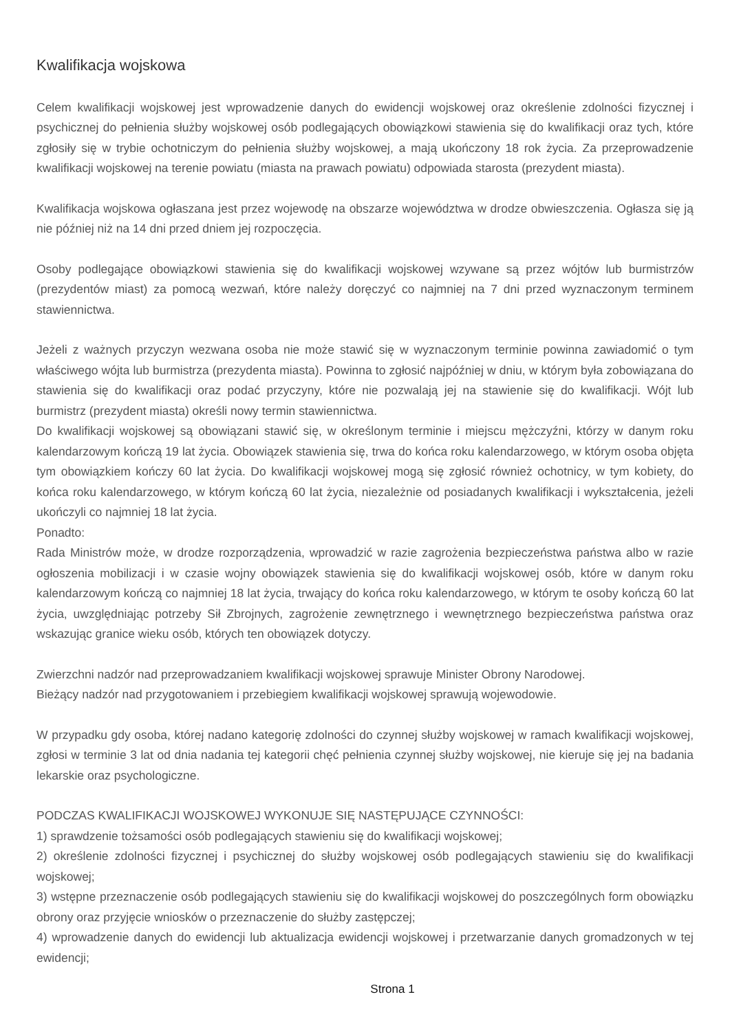Kwalifikacja wojskowa
Celem kwalifikacji wojskowej jest wprowadzenie danych do ewidencji wojskowej oraz określenie zdolności fizycznej i psychicznej do pełnienia służby wojskowej osób podlegających obowiązkowi stawienia się do kwalifikacji oraz tych, które zgłosiły się w trybie ochotniczym do pełnienia służby wojskowej, a mają ukończony 18 rok życia. Za przeprowadzenie kwalifikacji wojskowej na terenie powiatu (miasta na prawach powiatu) odpowiada starosta (prezydent miasta).
Kwalifikacja wojskowa ogłaszana jest przez wojewodę na obszarze województwa w drodze obwieszczenia. Ogłasza się ją nie później niż na 14 dni przed dniem jej rozpoczęcia.
Osoby podlegające obowiązkowi stawienia się do kwalifikacji wojskowej wzywane są przez wójtów lub burmistrzów (prezydentów miast) za pomocą wezwań, które należy doręczyć co najmniej na 7 dni przed wyznaczonym terminem stawiennictwa.
Jeżeli z ważnych przyczyn wezwana osoba nie może stawić się w wyznaczonym terminie powinna zawiadomić o tym właściwego wójta lub burmistrza (prezydenta miasta). Powinna to zgłosić najpóźniej w dniu, w którym była zobowiązana do stawienia się do kwalifikacji oraz podać przyczyny, które nie pozwalają jej na stawienie się do kwalifikacji. Wójt lub burmistrz (prezydent miasta) określi nowy termin stawiennictwa.
Do kwalifikacji wojskowej są obowiązani stawić się, w określonym terminie i miejscu mężczyźni, którzy w danym roku kalendarzowym kończą 19 lat życia. Obowiązek stawienia się, trwa do końca roku kalendarzowego, w którym osoba objęta tym obowiązkiem kończy 60 lat życia. Do kwalifikacji wojskowej mogą się zgłosić również ochotnicy, w tym kobiety, do końca roku kalendarzowego, w którym kończą 60 lat życia, niezależnie od posiadanych kwalifikacji i wykształcenia, jeżeli ukończyli co najmniej 18 lat życia.
Ponadto:
Rada Ministrów może, w drodze rozporządzenia, wprowadzić w razie zagrożenia bezpieczeństwa państwa albo w razie ogłoszenia mobilizacji i w czasie wojny obowiązek stawienia się do kwalifikacji wojskowej osób, które w danym roku kalendarzowym kończą co najmniej 18 lat życia, trwający do końca roku kalendarzowego, w którym te osoby kończą 60 lat życia, uwzględniając potrzeby Sił Zbrojnych, zagrożenie zewnętrznego i wewnętrznego bezpieczeństwa państwa oraz wskazując granice wieku osób, których ten obowiązek dotyczy.
Zwierzchni nadzór nad przeprowadzaniem kwalifikacji wojskowej sprawuje Minister Obrony Narodowej.
Bieżący nadzór nad przygotowaniem i przebiegiem kwalifikacji wojskowej sprawują wojewodowie.
W przypadku gdy osoba, której nadano kategorię zdolności do czynnej służby wojskowej w ramach kwalifikacji wojskowej, zgłosi w terminie 3 lat od dnia nadania tej kategorii chęć pełnienia czynnej służby wojskowej, nie kieruje się jej na badania lekarskie oraz psychologiczne.
PODCZAS KWALIFIKACJI WOJSKOWEJ WYKONUJE SIĘ NASTĘPUJĄCE CZYNNOŚCI:
1) sprawdzenie tożsamości osób podlegających stawieniu się do kwalifikacji wojskowej;
2) określenie zdolności fizycznej i psychicznej do służby wojskowej osób podlegających stawieniu się do kwalifikacji wojskowej;
3) wstępne przeznaczenie osób podlegających stawieniu się do kwalifikacji wojskowej do poszczególnych form obowiązku obrony oraz przyjęcie wniosków o przeznaczenie do służby zastępczej;
4) wprowadzenie danych do ewidencji lub aktualizacja ewidencji wojskowej i przetwarzanie danych gromadzonych w tej ewidencji;
Strona 1